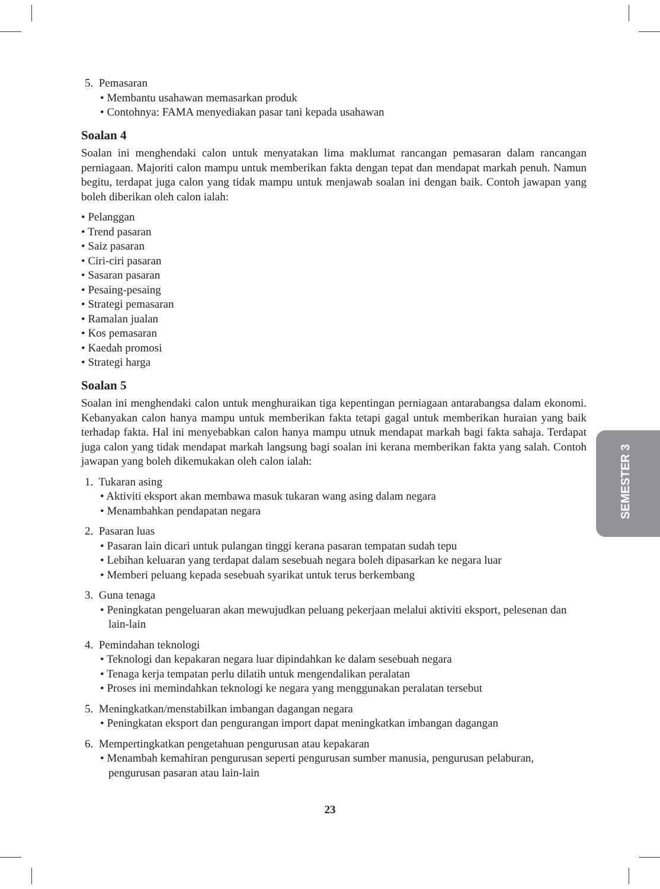5. Pemasaran
• Membantu usahawan memasarkan produk
• Contohnya: FAMA menyediakan pasar tani kepada usahawan
Soalan 4
Soalan ini menghendaki calon untuk menyatakan lima maklumat rancangan pemasaran dalam rancangan perniagaan. Majoriti calon mampu untuk memberikan fakta dengan tepat dan mendapat markah penuh. Namun begitu, terdapat juga calon yang tidak mampu untuk menjawab soalan ini dengan baik. Contoh jawapan yang boleh diberikan oleh calon ialah:
• Pelanggan
• Trend pasaran
• Saiz pasaran
• Ciri-ciri pasaran
• Sasaran pasaran
• Pesaing-pesaing
• Strategi pemasaran
• Ramalan jualan
• Kos pemasaran
• Kaedah promosi
• Strategi harga
Soalan 5
Soalan ini menghendaki calon untuk menghuraikan tiga kepentingan perniagaan antarabangsa dalam ekonomi. Kebanyakan calon hanya mampu untuk memberikan fakta tetapi gagal untuk memberikan huraian yang baik terhadap fakta. Hal ini menyebabkan calon hanya mampu utnuk mendapat markah bagi fakta sahaja. Terdapat juga calon yang tidak mendapat markah langsung bagi soalan ini kerana memberikan fakta yang salah. Contoh jawapan yang boleh dikemukakan oleh calon ialah:
1. Tukaran asing
• Aktiviti eksport akan membawa masuk tukaran wang asing dalam negara
• Menambahkan pendapatan negara
2. Pasaran luas
• Pasaran lain dicari untuk pulangan tinggi kerana pasaran tempatan sudah tepu
• Lebihan keluaran yang terdapat dalam sesebuah negara boleh dipasarkan ke negara luar
• Memberi peluang kepada sesebuah syarikat untuk terus berkembang
3. Guna tenaga
• Peningkatan pengeluaran akan mewujudkan peluang pekerjaan melalui aktiviti eksport, pelesenan dan lain-lain
4. Pemindahan teknologi
• Teknologi dan kepakaran negara luar dipindahkan ke dalam sesebuah negara
• Tenaga kerja tempatan perlu dilatih untuk mengendalikan peralatan
• Proses ini memindahkan teknologi ke negara yang menggunakan peralatan tersebut
5. Meningkatkan/menstabilkan imbangan dagangan negara
• Peningkatan eksport dan pengurangan import dapat meningkatkan imbangan dagangan
6. Mempertingkatkan pengetahuan pengurusan atau kepakaran
• Menambah kemahiran pengurusan seperti pengurusan sumber manusia, pengurusan pelaburan, pengurusan pasaran atau lain-lain
SEMESTER 3
23